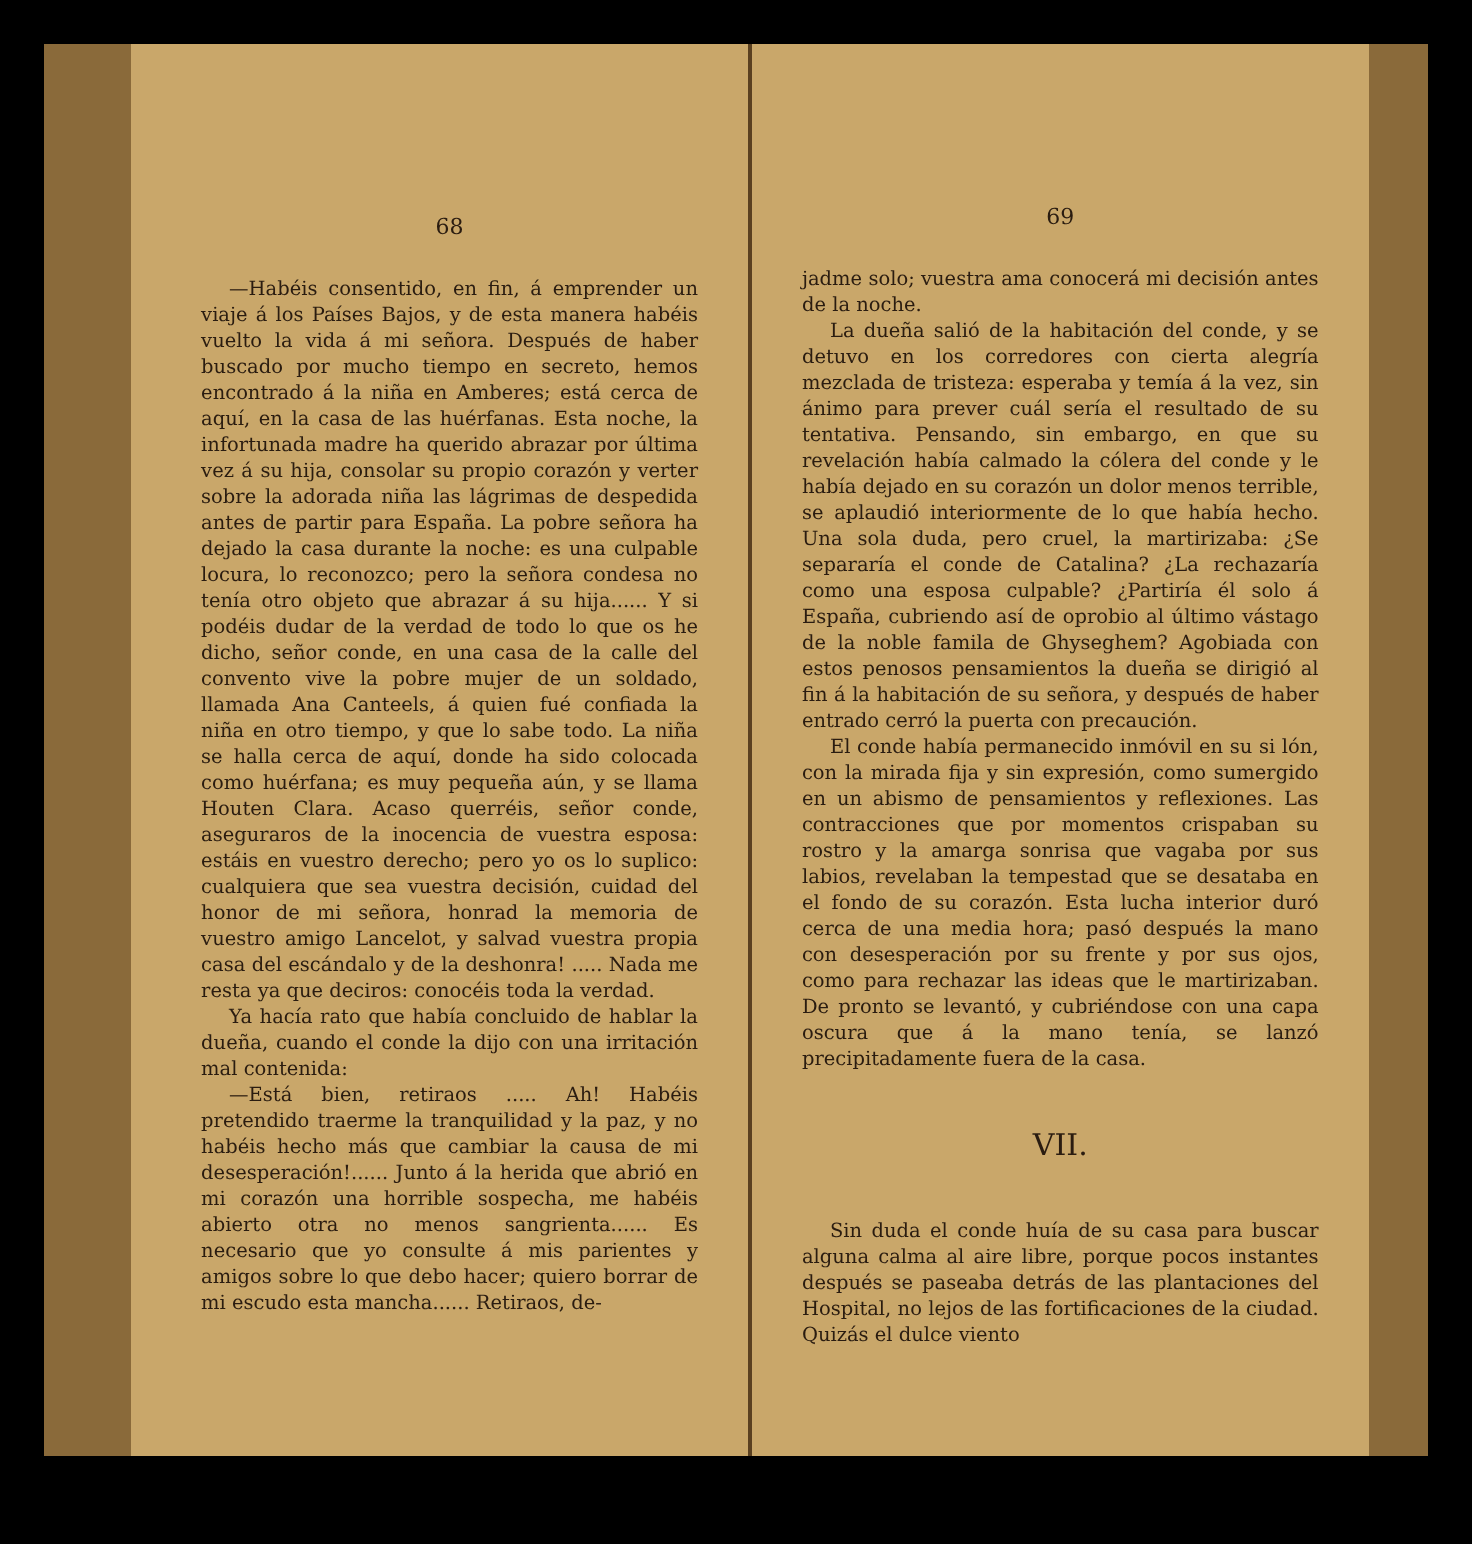68
—Habéis consentido, en fin, á emprender un viaje á los Países Bajos, y de esta manera habéis vuelto la vida á mi señora. Después de haber buscado por mucho tiempo en secreto, hemos encontrado á la niña en Amberes; está cerca de aquí, en la casa de las huérfanas. Esta noche, la infortunada madre ha querido abrazar por última vez á su hija, consolar su propio corazón y verter sobre la adorada niña las lágrimas de despedida antes de partir para España. La pobre señora ha dejado la casa durante la noche: es una culpable locura, lo reconozco; pero la señora condesa no tenía otro objeto que abrazar á su hija...... Y si podéis dudar de la verdad de todo lo que os he dicho, señor conde, en una casa de la calle del convento vive la pobre mujer de un soldado, llamada Ana Canteels, á quien fué confiada la niña en otro tiempo, y que lo sabe todo. La niña se halla cerca de aquí, donde ha sido colocada como huérfana; es muy pequeña aún, y se llama Houten Clara. Acaso querréis, señor conde, aseguraros de la inocencia de vuestra esposa: estáis en vuestro derecho; pero yo os lo suplico: cualquiera que sea vuestra decisión, cuidad del honor de mi señora, honrad la memoria de vuestro amigo Lancelot, y salvad vuestra propia casa del escándalo y de la deshonra! ..... Nada me resta ya que deciros: conocéis toda la verdad.
Ya hacía rato que había concluido de hablar la dueña, cuando el conde la dijo con una irritación mal contenida:
—Está bien, retiraos ..... Ah! Habéis pretendido traerme la tranquilidad y la paz, y no habéis hecho más que cambiar la causa de mi desesperación!...... Junto á la herida que abrió en mi corazón una horrible sospecha, me habéis abierto otra no menos sangrienta...... Es necesario que yo consulte á mis parientes y amigos sobre lo que debo hacer; quiero borrar de mi escudo esta mancha...... Retiraos, de-
69
jadme solo; vuestra ama conocerá mi decisión antes de la noche.
La dueña salió de la habitación del conde, y se detuvo en los corredores con cierta alegría mezclada de tristeza: esperaba y temía á la vez, sin ánimo para prever cuál sería el resultado de su tentativa. Pensando, sin embargo, en que su revelación había calmado la cólera del conde y le había dejado en su corazón un dolor menos terrible, se aplaudió interiormente de lo que había hecho. Una sola duda, pero cruel, la martirizaba: ¿Se separaría el conde de Catalina? ¿La rechazaría como una esposa culpable? ¿Partiría él solo á España, cubriendo así de oprobio al último vástago de la noble famila de Ghyseghem? Agobiada con estos penosos pensamientos la dueña se dirigió al fin á la habitación de su señora, y después de haber entrado cerró la puerta con precaución.
El conde había permanecido inmóvil en su si lón, con la mirada fija y sin expresión, como sumergido en un abismo de pensamientos y reflexiones. Las contracciones que por momentos crispaban su rostro y la amarga sonrisa que vagaba por sus labios, revelaban la tempestad que se desataba en el fondo de su corazón. Esta lucha interior duró cerca de una media hora; pasó después la mano con desesperación por su frente y por sus ojos, como para rechazar las ideas que le martirizaban. De pronto se levantó, y cubriéndose con una capa oscura que á la mano tenía, se lanzó precipitadamente fuera de la casa.
VII.
Sin duda el conde huía de su casa para buscar alguna calma al aire libre, porque pocos instantes después se paseaba detrás de las plantaciones del Hospital, no lejos de las fortificaciones de la ciudad. Quizás el dulce viento